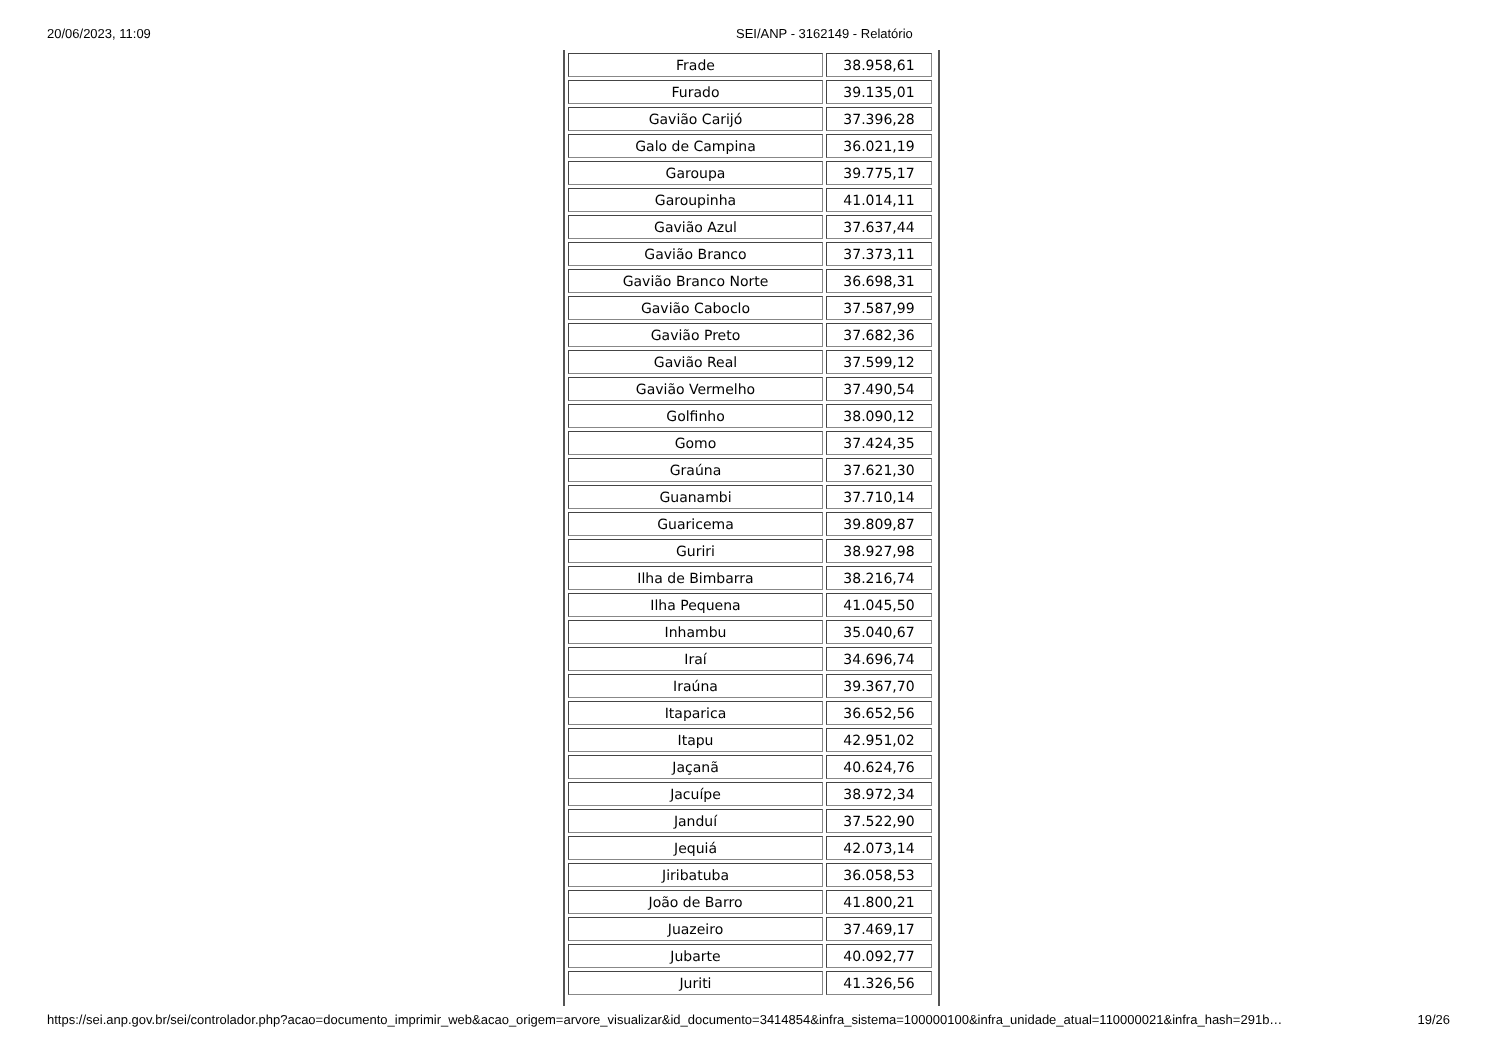20/06/2023, 11:09 SEI/ANP - 3162149 - Relatório
| Frade | 38.958,61 |
| Furado | 39.135,01 |
| Gavião Carijó | 37.396,28 |
| Galo de Campina | 36.021,19 |
| Garoupa | 39.775,17 |
| Garoupinha | 41.014,11 |
| Gavião Azul | 37.637,44 |
| Gavião Branco | 37.373,11 |
| Gavião Branco Norte | 36.698,31 |
| Gavião Caboclo | 37.587,99 |
| Gavião Preto | 37.682,36 |
| Gavião Real | 37.599,12 |
| Gavião Vermelho | 37.490,54 |
| Golfinho | 38.090,12 |
| Gomo | 37.424,35 |
| Graúna | 37.621,30 |
| Guanambi | 37.710,14 |
| Guaricema | 39.809,87 |
| Guriri | 38.927,98 |
| Ilha de Bimbarra | 38.216,74 |
| Ilha Pequena | 41.045,50 |
| Inhambu | 35.040,67 |
| Iraí | 34.696,74 |
| Iraúna | 39.367,70 |
| Itaparica | 36.652,56 |
| Itapu | 42.951,02 |
| Jaçanã | 40.624,76 |
| Jacuípe | 38.972,34 |
| Janduí | 37.522,90 |
| Jequiá | 42.073,14 |
| Jiribatuba | 36.058,53 |
| João de Barro | 41.800,21 |
| Juazeiro | 37.469,17 |
| Jubarte | 40.092,77 |
| Juriti | 41.326,56 |
https://sei.anp.gov.br/sei/controlador.php?acao=documento_imprimir_web&acao_origem=arvore_visualizar&id_documento=3414854&infra_sistema=100000100&infra_unidade_atual=110000021&infra_hash=291b… 19/26